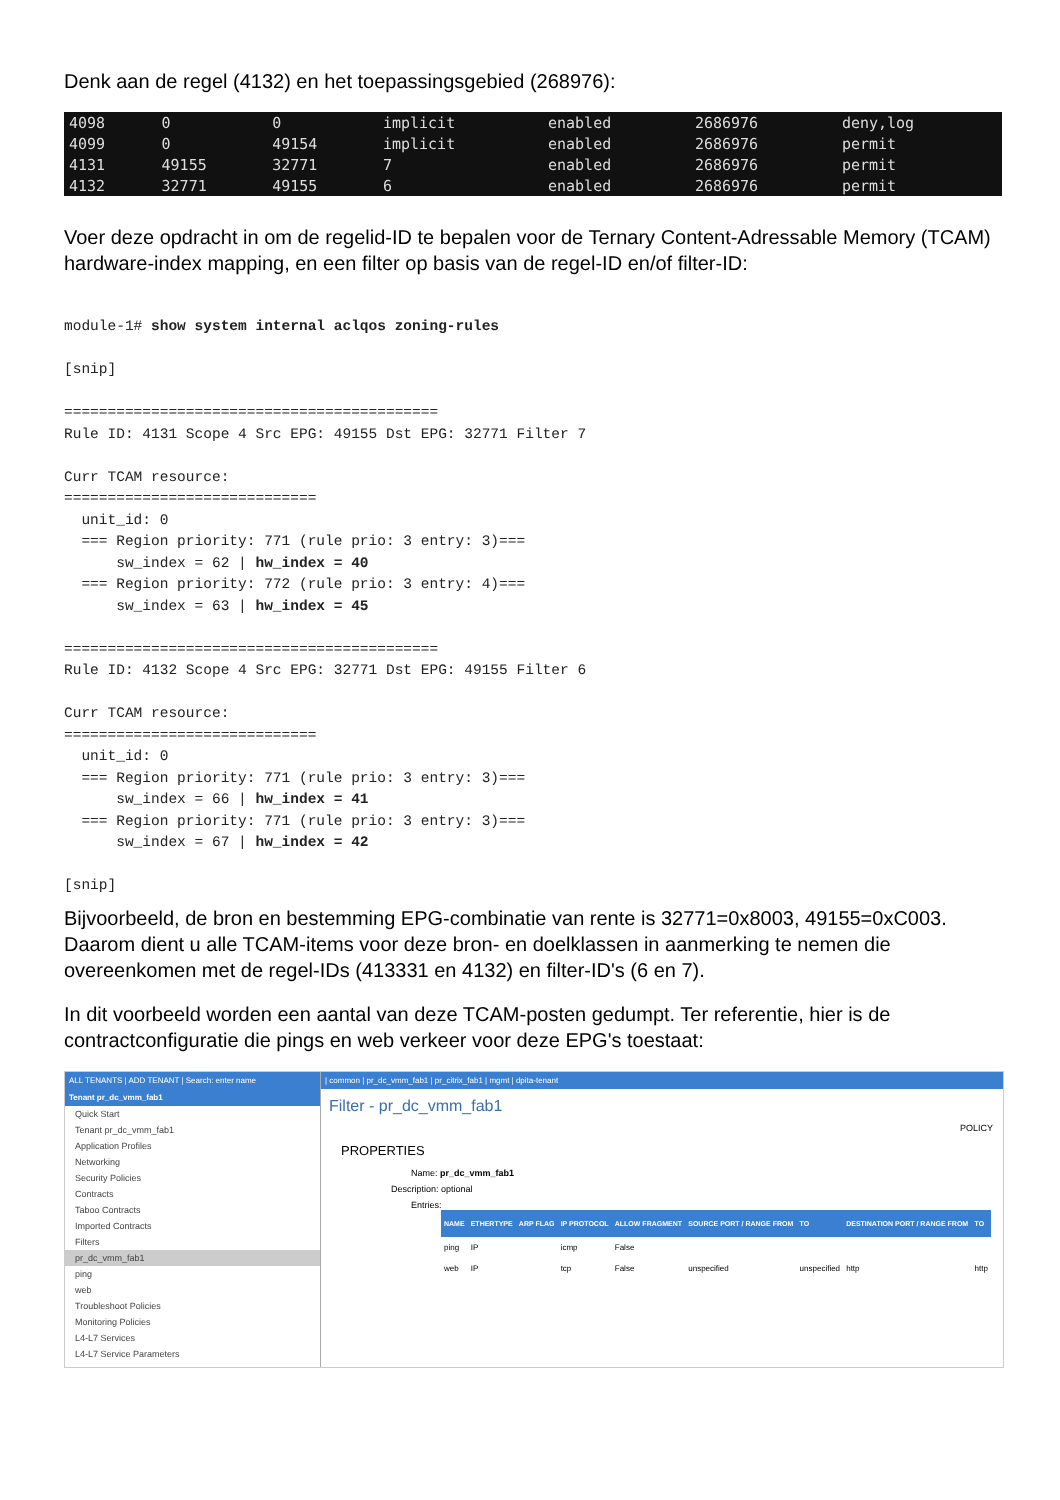Denk aan de regel (4132) en het toepassingsgebied (268976):
| 4098 | 0 | 0 | implicit | enabled | 2686976 | deny,log |
| 4099 | 0 | 49154 | implicit | enabled | 2686976 | permit |
| 4131 | 49155 | 32771 | 7 | enabled | 2686976 | permit |
| 4132 | 32771 | 49155 | 6 | enabled | 2686976 | permit |
Voer deze opdracht in om de regelid-ID te bepalen voor de Ternary Content-Adressable Memory (TCAM) hardware-index mapping, en een filter op basis van de regel-ID en/of filter-ID:
module-1# show system internal aclqos zoning-rules

[snip]

===========================================
Rule ID: 4131 Scope 4 Src EPG: 49155 Dst EPG: 32771 Filter 7

Curr TCAM resource:
=============================
  unit_id: 0
  === Region priority: 771 (rule prio: 3 entry: 3)===
      sw_index = 62 | hw_index = 40
  === Region priority: 772 (rule prio: 3 entry: 4)===
      sw_index = 63 | hw_index = 45

===========================================
Rule ID: 4132 Scope 4 Src EPG: 32771 Dst EPG: 49155 Filter 6

Curr TCAM resource:
=============================
  unit_id: 0
  === Region priority: 771 (rule prio: 3 entry: 3)===
      sw_index = 66 | hw_index = 41
  === Region priority: 771 (rule prio: 3 entry: 3)===
      sw_index = 67 | hw_index = 42

[snip]
Bijvoorbeeld, de bron en bestemming EPG-combinatie van rente is 32771=0x8003, 49155=0xC003. Daarom dient u alle TCAM-items voor deze bron- en doelklassen in aanmerking te nemen die overeenkomen met de regel-IDs (413331 en 4132) en filter-ID's (6 en 7).
In dit voorbeeld worden een aantal van deze TCAM-posten gedumpt. Ter referentie, hier is de contractconfiguratie die pings en web verkeer voor deze EPG's toestaat:
ALL TENANTS | ADD TENANT | Search: enter name
Tenant pr_dc_vmm_fab1
Quick Start
Tenant pr_dc_vmm_fab1
Application Profiles
Networking
Security Policies
Contracts
Taboo Contracts
Imported Contracts
Filters
pr_dc_vmm_fab1
ping
web
Troubleshoot Policies
Monitoring Policies
L4-L7 Services
L4-L7 Service Parameters
| common | pr_dc_vmm_fab1 | pr_citrix_fab1 | mgmt | dpita-tenant
Filter - pr_dc_vmm_fab1
POLICY
PROPERTIES
Name: pr_dc_vmm_fab1
Description: optional
Entries:
| NAME | ETHERTYPE | ARP FLAG | IP PROTOCOL | ALLOW FRAGMENT | SOURCE PORT / RANGE FROM | TO | DESTINATION PORT / RANGE FROM | TO |
| --- | --- | --- | --- | --- | --- | --- | --- | --- |
| ping | IP | | icmp | False | | | | |
| web | IP | | tcp | False | unspecified | unspecified | http | http |